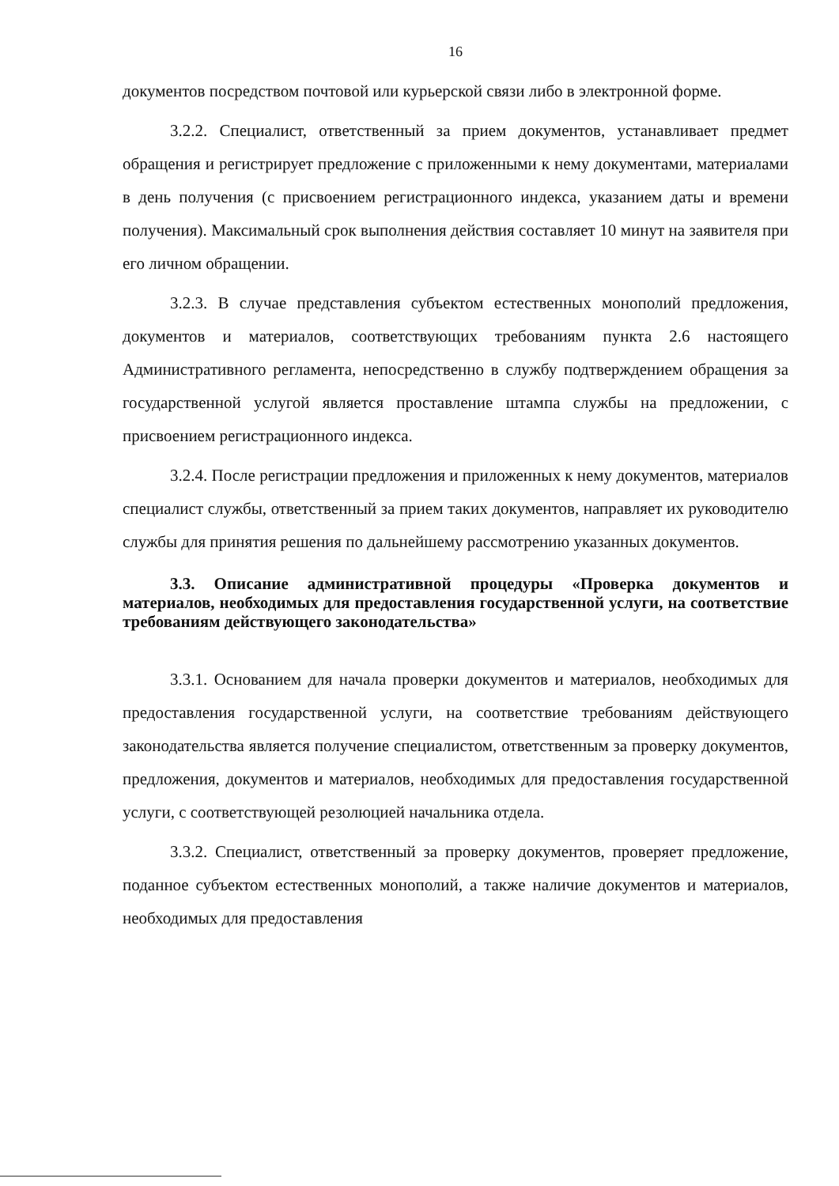16
документов посредством почтовой или курьерской связи либо в электронной форме.
3.2.2. Специалист, ответственный за прием документов, устанавливает предмет обращения и регистрирует предложение с приложенными к нему документами, материалами в день получения (с присвоением регистрационного индекса, указанием даты и времени получения). Максимальный срок выполнения действия составляет 10 минут на заявителя при его личном обращении.
3.2.3. В случае представления субъектом естественных монополий предложения, документов и материалов, соответствующих требованиям пункта 2.6 настоящего Административного регламента, непосредственно в службу подтверждением обращения за государственной услугой является проставление штампа службы на предложении, с присвоением регистрационного индекса.
3.2.4. После регистрации предложения и приложенных к нему документов, материалов специалист службы, ответственный за прием таких документов, направляет их руководителю службы для принятия решения по дальнейшему рассмотрению указанных документов.
3.3. Описание административной процедуры «Проверка документов и материалов, необходимых для предоставления государственной услуги, на соответствие требованиям действующего законодательства»
3.3.1. Основанием для начала проверки документов и материалов, необходимых для предоставления государственной услуги, на соответствие требованиям действующего законодательства является получение специалистом, ответственным за проверку документов, предложения, документов и материалов, необходимых для предоставления государственной услуги, с соответствующей резолюцией начальника отдела.
3.3.2. Специалист, ответственный за проверку документов, проверяет предложение, поданное субъектом естественных монополий, а также наличие документов и материалов, необходимых для предоставления